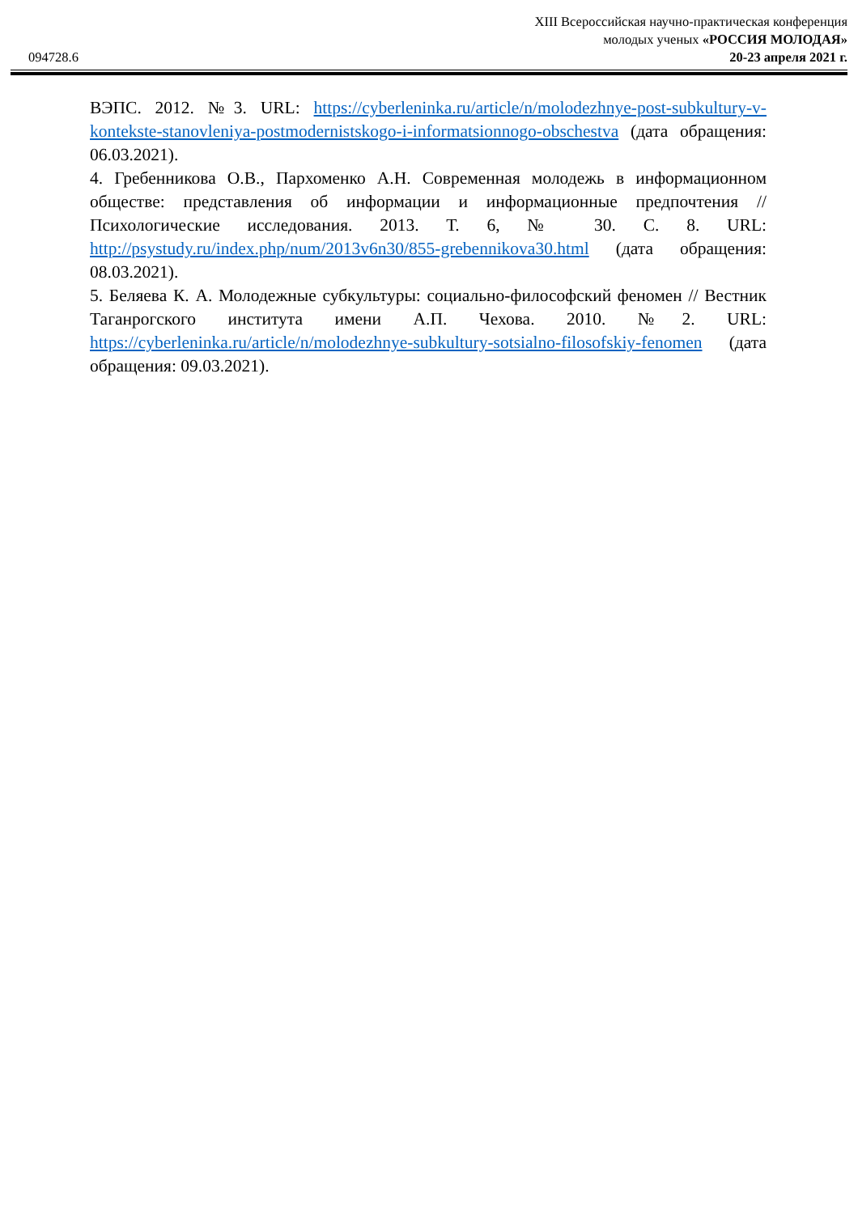XIII Всероссийская научно-практическая конференция
молодых ученых «РОССИЯ МОЛОДАЯ»
094728.6 20-23 апреля 2021 г.
ВЭПС. 2012. №3. URL: https://cyberleninka.ru/article/n/molodezhnye-post-subkultury-v-kontekste-stanovleniya-postmodernistskogo-i-informatsionnogo-obschestva (дата обращения: 06.03.2021).
4. Гребенникова О.В., Пархоменко А.Н. Современная молодежь в информационном обществе: представления об информации и информационные предпочтения // Психологические исследования. 2013. Т. 6, № 30. С. 8. URL: http://psystudy.ru/index.php/num/2013v6n30/855-grebennikova30.html (дата обращения: 08.03.2021).
5. Беляева К. А. Молодежные субкультуры: социально-философский феномен // Вестник Таганрогского института имени А.П. Чехова. 2010. №2. URL: https://cyberleninka.ru/article/n/molodezhnye-subkultury-sotsialno-filosofskiy-fenomen (дата обращения: 09.03.2021).